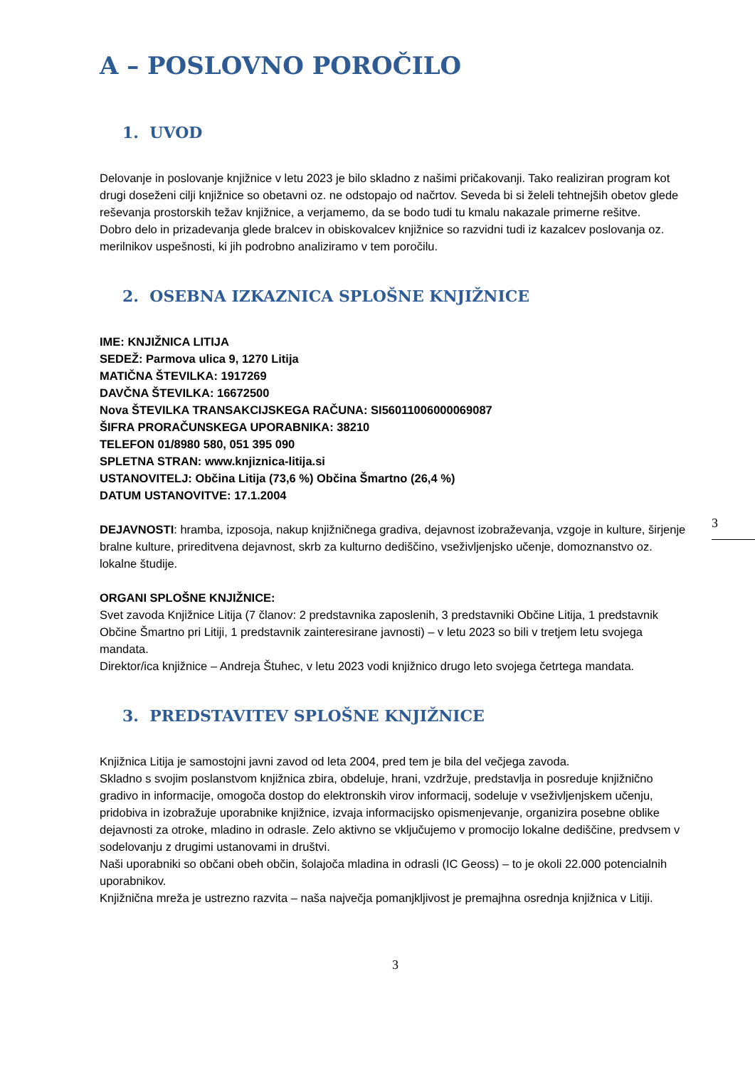3
A – POSLOVNO POROČILO
1. UVOD
Delovanje in poslovanje knjižnice v letu 2023 je bilo skladno z našimi pričakovanji. Tako realiziran program kot drugi doseženi cilji knjižnice so obetavni oz. ne odstopajo od načrtov. Seveda bi si želeli tehtnejših obetov glede reševanja prostorskih težav knjižnice, a verjamemo, da se bodo tudi tu kmalu nakazale primerne rešitve.
Dobro delo in prizadevanja glede bralcev in obiskovalcev knjižnice so razvidni tudi iz kazalcev poslovanja oz. merilnikov uspešnosti, ki jih podrobno analiziramo v tem poročilu.
2. OSEBNA IZKAZNICA SPLOŠNE KNJIŽNICE
IME: KNJIŽNICA LITIJA
SEDEŽ: Parmova ulica 9, 1270 Litija
MATIČNA ŠTEVILKA: 1917269
DAVČNA ŠTEVILKA: 16672500
Nova ŠTEVILKA TRANSAKCIJSKEGA RAČUNA: SI56011006000069087
ŠIFRA PRORAČUNSKEGA UPORABNIKA: 38210
TELEFON 01/8980 580, 051 395 090
SPLETNA STRAN: www.knjiznica-litija.si
USTANOVITELJ: Občina Litija (73,6 %) Občina Šmartno (26,4 %)
DATUM USTANOVITVE: 17.1.2004
DEJAVNOSTI: hramba, izposoja, nakup knjižničnega gradiva, dejavnost izobraževanja, vzgoje in kulture, širjenje bralne kulture, prireditvena dejavnost, skrb za kulturno dediščino, vseživljenjsko učenje, domoznanstvo oz. lokalne študije.
ORGANI SPLOŠNE KNJIŽNICE:
Svet zavoda Knjižnice Litija (7 članov: 2 predstavnika zaposlenih, 3 predstavniki Občine Litija, 1 predstavnik Občine Šmartno pri Litiji, 1 predstavnik zainteresirane javnosti) – v letu 2023 so bili v tretjem letu svojega mandata.
Direktor/ica knjižnice – Andreja Štuhec, v letu 2023 vodi knjižnico drugo leto svojega četrtega mandata.
3. PREDSTAVITEV SPLOŠNE KNJIŽNICE
Knjižnica Litija je samostojni javni zavod od leta 2004, pred tem je bila del večjega zavoda.
Skladno s svojim poslanstvom knjižnica zbira, obdeluje, hrani, vzdržuje, predstavlja in posreduje knjižnično gradivo in informacije, omogoča dostop do elektronskih virov informacij, sodeluje v vseživljenjskem učenju, pridobiva in izobražuje uporabnike knjižnice, izvaja informacijsko opismenjevanje, organizira posebne oblike dejavnosti za otroke, mladino in odrasle. Zelo aktivno se vključujemo v promocijo lokalne dediščine, predvsem v sodelovanju z drugimi ustanovami in društvi.
Naši uporabniki so občani obeh občin, šolajoča mladina in odrasli (IC Geoss) – to je okoli 22.000 potencialnih uporabnikov.
Knjižnična mreža je ustrezno razvita – naša največja pomanjkljivost je premajhna osrednja knjižnica v Litiji.
3